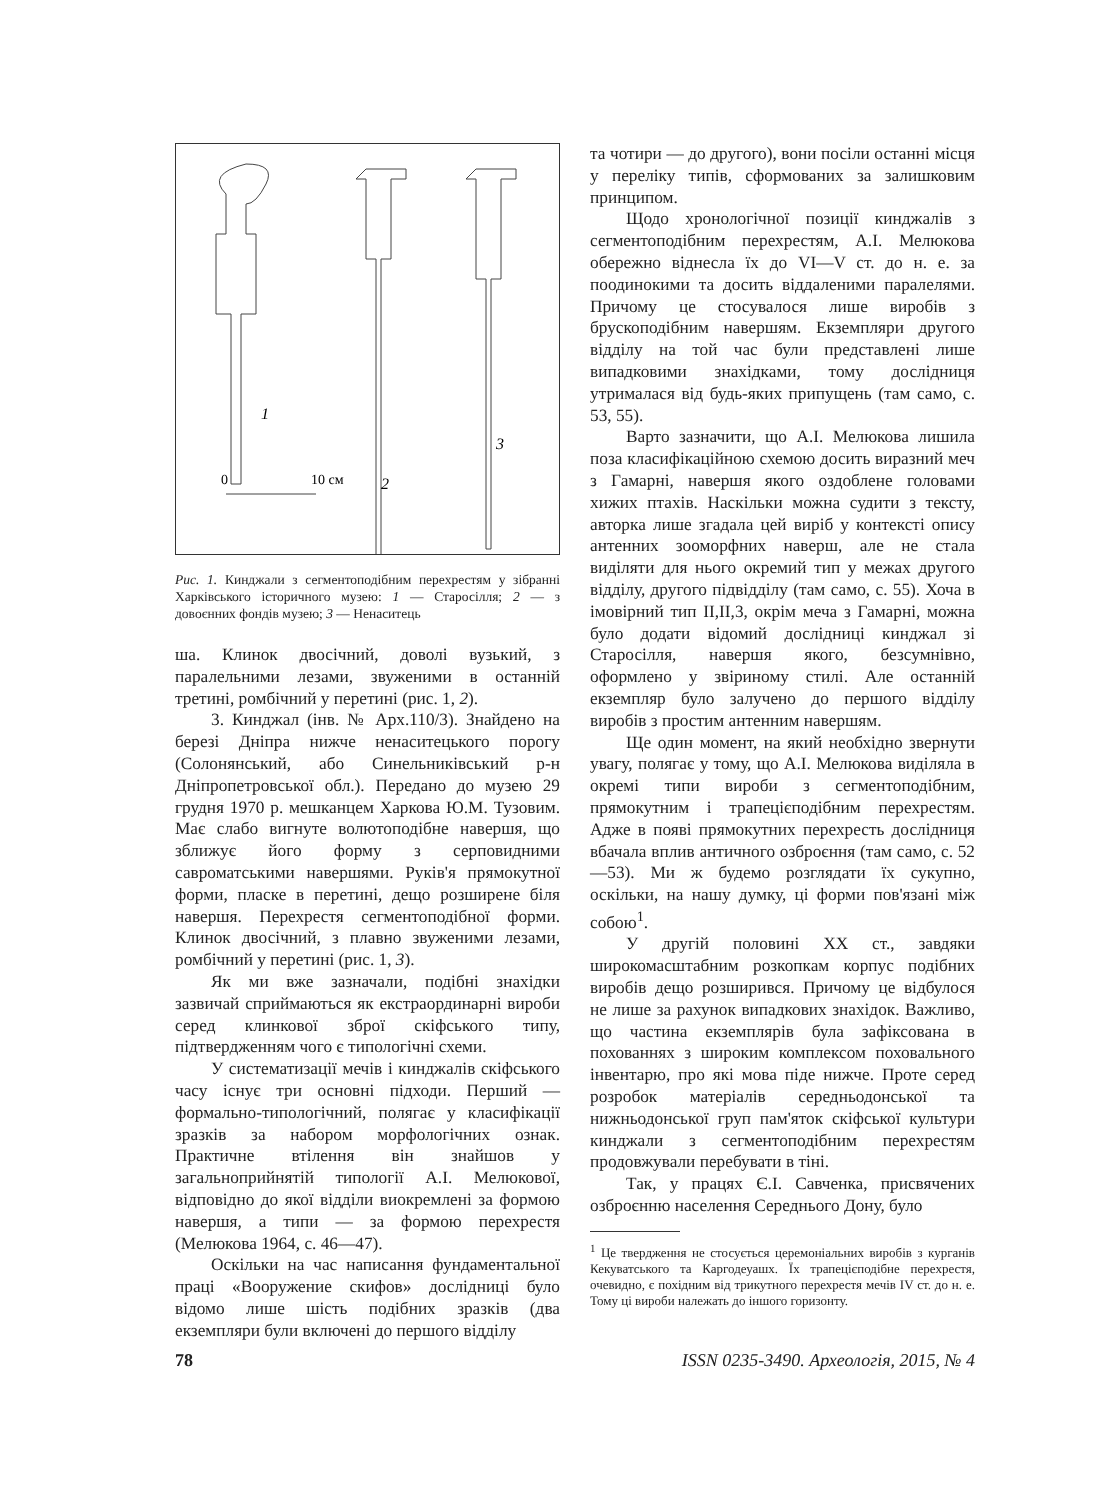1
2
3
0
10 см
Рис. 1. Кинджали з сегментоподібним перехрестям у зібранні Харківського історичного музею: 1 — Старосілля; 2 — з довоєнних фондів музею; 3 — Ненаситець
ша. Клинок двосічний, доволі вузький, з паралельними лезами, звуженими в останній третині, ромбічний у перетині (рис. 1, 2).
3. Кинджал (інв. № Арх.110/3). Знайдено на березі Дніпра нижче ненаситецького порогу (Солонянський, або Синельниківський р-н Дніпропетровської обл.). Передано до музею 29 грудня 1970 р. мешканцем Харкова Ю.М. Тузовим. Має слабо вигнуте волютоподібне навершя, що зближує його форму з серповидними савроматськими навершями. Руків'я прямокутної форми, пласке в перетині, дещо розширене біля навершя. Перехрестя сегментоподібної форми. Клинок двосічний, з плавно звуженими лезами, ромбічний у перетині (рис. 1, 3).
Як ми вже зазначали, подібні знахідки зазвичай сприймаються як екстраординарні вироби серед клинкової зброї скіфського типу, підтвердженням чого є типологічні схеми.
У систематизації мечів і кинджалів скіфського часу існує три основні підходи. Перший — формально-типологічний, полягає у класифікації зразків за набором морфологічних ознак. Практичне втілення він знайшов у загальноприйнятій типології А.І. Мелюкової, відповідно до якої відділи виокремлені за формою навершя, а типи — за формою перехрестя (Мелюкова 1964, с. 46—47).
Оскільки на час написання фундаментальної праці «Вооружение скифов» дослідниці було відомо лише шість подібних зразків (два екземпляри були включені до першого відділу
та чотири — до другого), вони посіли останні місця у переліку типів, сформованих за залишковим принципом.
Щодо хронологічної позиції кинджалів з сегментоподібним перехрестям, А.І. Мелюкова обережно віднесла їх до VI—V ст. до н. е. за поодинокими та досить віддаленими паралелями. Причому це стосувалося лише виробів з брускоподібним навершям. Екземпляри другого відділу на той час були представлені лише випадковими знахідками, тому дослідниця утрималася від будь-яких припущень (там само, с. 53, 55).
Варто зазначити, що А.І. Мелюкова лишила поза класифікаційною схемою досить виразний меч з Гамарні, навершя якого оздоблене головами хижих птахів. Наскільки можна судити з тексту, авторка лише згадала цей виріб у контексті опису антенних зооморфних наверш, але не стала виділяти для нього окремий тип у межах другого відділу, другого підвідділу (там само, с. 55). Хоча в імовірний тип ІІ,ІІ,3, окрім меча з Гамарні, можна було додати відомий дослідниці кинджал зі Старосілля, навершя якого, безсумнівно, оформлено у звіриному стилі. Але останній екземпляр було залучено до першого відділу виробів з простим антенним навершям.
Ще один момент, на який необхідно звернути увагу, полягає у тому, що А.І. Мелюкова виділяла в окремі типи вироби з сегментоподібним, прямокутним і трапецієподібним перехрестям. Адже в появі прямокутних перехресть дослідниця вбачала вплив античного озброєння (там само, с. 52—53). Ми ж будемо розглядати їх сукупно, оскільки, на нашу думку, ці форми пов'язані між собою<sup>1</sup>.
У другій половині ХХ ст., завдяки широкомасштабним розкопкам корпус подібних виробів дещо розширився. Причому це відбулося не лише за рахунок випадкових знахідок. Важливо, що частина екземплярів була зафіксована в похованнях з широким комплексом поховального інвентарю, про які мова піде нижче. Проте серед розробок матеріалів середньодонської та нижньодонської груп пам'яток скіфської культури кинджали з сегментоподібним перехрестям продовжували перебувати в тіні.
Так, у працях Є.І. Савченка, присвячених озброєнню населення Середнього Дону, було
<sup>1</sup> Це твердження не стосується церемоніальних виробів з курганів Кекуватського та Каргодеуашх. Їх трапецієподібне перехрестя, очевидно, є похідним від трикутного перехрестя мечів IV ст. до н. е. Тому ці вироби належать до іншого горизонту.
78 ISSN 0235-3490. Археологія, 2015, № 4